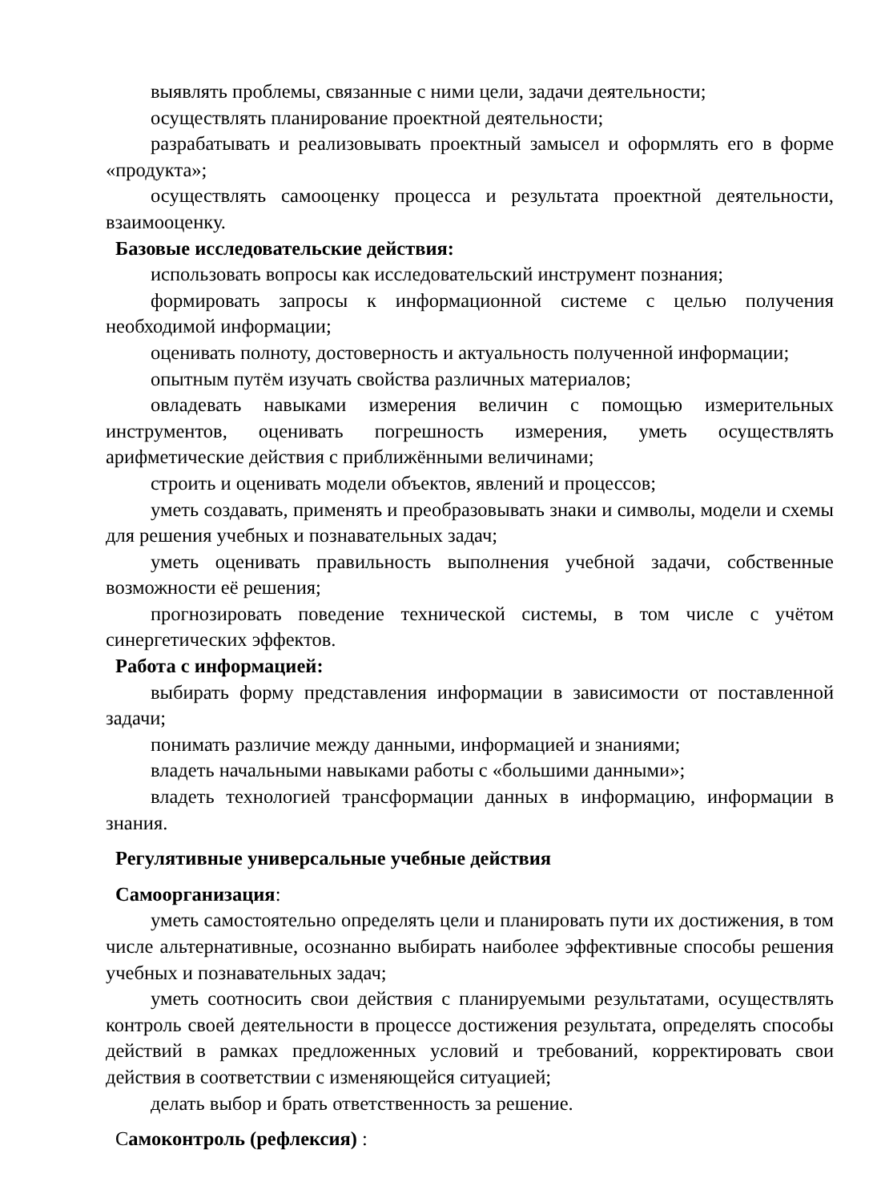выявлять проблемы, связанные с ними цели, задачи деятельности;
осуществлять планирование проектной деятельности;
разрабатывать и реализовывать проектный замысел и оформлять его в форме «продукта»;
осуществлять самооценку процесса и результата проектной деятельности, взаимооценку.
Базовые исследовательские действия:
использовать вопросы как исследовательский инструмент познания;
формировать запросы к информационной системе с целью получения необходимой информации;
оценивать полноту, достоверность и актуальность полученной информации;
опытным путём изучать свойства различных материалов;
овладевать навыками измерения величин с помощью измерительных инструментов, оценивать погрешность измерения, уметь осуществлять арифметические действия с приближёнными величинами;
строить и оценивать модели объектов, явлений и процессов;
уметь создавать, применять и преобразовывать знаки и символы, модели и схемы для решения учебных и познавательных задач;
уметь оценивать правильность выполнения учебной задачи, собственные возможности её решения;
прогнозировать поведение технической системы, в том числе с учётом синергетических эффектов.
Работа с информацией:
выбирать форму представления информации в зависимости от поставленной задачи;
понимать различие между данными, информацией и знаниями;
владеть начальными навыками работы с «большими данными»;
владеть технологией трансформации данных в информацию, информации в знания.
Регулятивные универсальные учебные действия
Самоорганизация:
уметь самостоятельно определять цели и планировать пути их достижения, в том числе альтернативные, осознанно выбирать наиболее эффективные способы решения учебных и познавательных задач;
уметь соотносить свои действия с планируемыми результатами, осуществлять контроль своей деятельности в процессе достижения результата, определять способы действий в рамках предложенных условий и требований, корректировать свои действия в соответствии с изменяющейся ситуацией;
делать выбор и брать ответственность за решение.
Самоконтроль (рефлексия) :